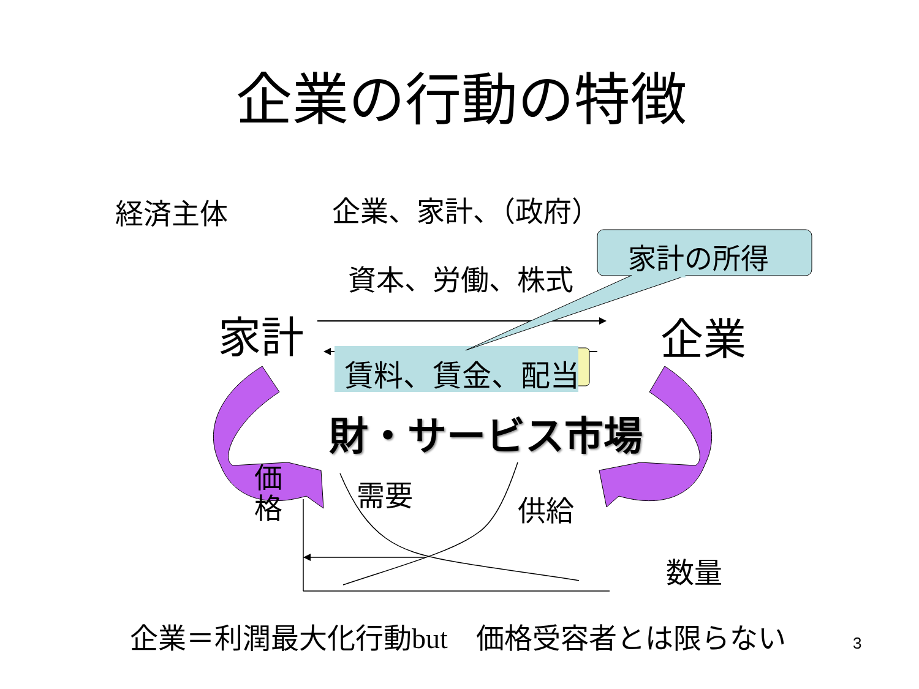企業の行動の特徴
経済主体 企業、家計、（政府）
家計の所得
資本、労働、株式
家計 企業
賃料、賃金、配当
財・サービス市場
価
格
需要 供給
数量
企業＝利潤最大化行動but　価格受容者とは限らない 3